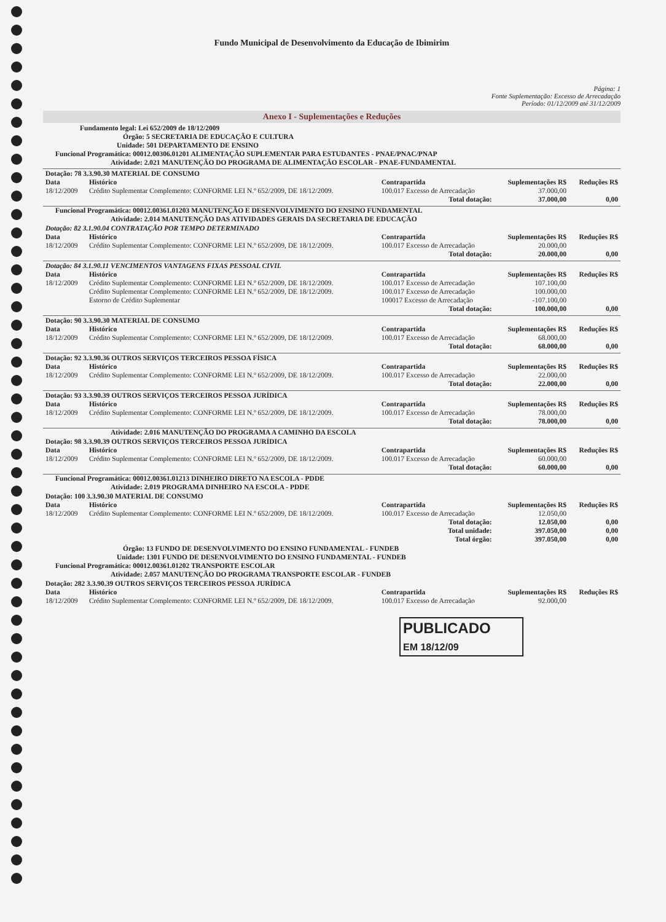Fundo Municipal de Desenvolvimento da Educação de Ibimirim
Página: 1
Fonte Suplementação: Excesso de Arrecadação
Período: 01/12/2009 até 31/12/2009
Anexo I - Suplementações e Reduções
Fundamento legal: Lei 652/2009 de 18/12/2009
Órgão: 5 SECRETARIA DE EDUCAÇÃO E CULTURA
Unidade: 501 DEPARTAMENTO DE ENSINO
Funcional Programática: 00012.00306.01201 ALIMENTAÇÃO SUPLEMENTAR PARA ESTUDANTES - PNAE/PNAC/PNAP
Atividade: 2.021 MANUTENÇÃO DO PROGRAMA DE ALIMENTAÇÃO ESCOLAR - PNAE-FUNDAMENTAL
| Dotação: 78 3.3.90.30 MATERIAL DE CONSUMO | | | | |
| Data | Histórico | Contrapartida | Suplementações R$ | Reduções R$ |
| 18/12/2009 | Crédito Suplementar Complemento: CONFORME LEI N.º 652/2009, DE 18/12/2009. | 100.017 Excesso de Arrecadação | 37.000,00 | |
| | | Total dotação: | 37.000,00 | 0,00 |
Funcional Programática: 00012.00361.01203 MANUTENÇÃO E DESENVOLVIMENTO DO ENSINO FUNDAMENTAL
Atividade: 2.014 MANUTENÇÃO DAS ATIVIDADES GERAIS DA SECRETARIA DE EDUCAÇÃO
| Dotação: 82 3.1.90.04 CONTRATAÇÃO POR TEMPO DETERMINADO | | | | |
| Data | Histórico | Contrapartida | Suplementações R$ | Reduções R$ |
| 18/12/2009 | Crédito Suplementar Complemento: CONFORME LEI N.º 652/2009, DE 18/12/2009. | 100.017 Excesso de Arrecadação | 20.000,00 | |
| | | Total dotação: | 20.000,00 | 0,00 |
| Dotação: 84 3.1.90.11 VENCIMENTOS VANTAGENS FIXAS PESSOAL CIVIL | | | | |
| Data | Histórico | Contrapartida | Suplementações R$ | Reduções R$ |
| 18/12/2009 | Crédito Suplementar Complemento: CONFORME LEI N.º 652/2009, DE 18/12/2009. | 100.017 Excesso de Arrecadação | 107.100,00 | |
| | Crédito Suplementar Complemento: CONFORME LEI N.º 652/2009, DE 18/12/2009. | 100.017 Excesso de Arrecadação | 100.000,00 | |
| | Estorno de Crédito Suplementar | 100017 Excesso de Arrecadação | -107.100,00 | |
| | | Total dotação: | 100.000,00 | 0,00 |
| Dotação: 90 3.3.90.30 MATERIAL DE CONSUMO | | | | |
| Data | Histórico | Contrapartida | Suplementações R$ | Reduções R$ |
| 18/12/2009 | Crédito Suplementar Complemento: CONFORME LEI N.º 652/2009, DE 18/12/2009. | 100.017 Excesso de Arrecadação | 68.000,00 | |
| | | Total dotação: | 68.000,00 | 0,00 |
| Dotação: 92 3.3.90.36 OUTROS SERVIÇOS TERCEIROS PESSOA FÍSICA | | | | |
| Data | Histórico | Contrapartida | Suplementações R$ | Reduções R$ |
| 18/12/2009 | Crédito Suplementar Complemento: CONFORME LEI N.º 652/2009, DE 18/12/2009. | 100.017 Excesso de Arrecadação | 22.000,00 | |
| | | Total dotação: | 22.000,00 | 0,00 |
| Dotação: 93 3.3.90.39 OUTROS SERVIÇOS TERCEIROS PESSOA JURÍDICA | | | | |
| Data | Histórico | Contrapartida | Suplementações R$ | Reduções R$ |
| 18/12/2009 | Crédito Suplementar Complemento: CONFORME LEI N.º 652/2009, DE 18/12/2009. | 100.017 Excesso de Arrecadação | 78.000,00 | |
| | | Total dotação: | 78.000,00 | 0,00 |
Atividade: 2.016 MANUTENÇÃO DO PROGRAMA A CAMINHO DA ESCOLA
| Dotação: 98 3.3.90.39 OUTROS SERVIÇOS TERCEIROS PESSOA JURÍDICA | | | | |
| Data | Histórico | Contrapartida | Suplementações R$ | Reduções R$ |
| 18/12/2009 | Crédito Suplementar Complemento: CONFORME LEI N.º 652/2009, DE 18/12/2009. | 100.017 Excesso de Arrecadação | 60.000,00 | |
| | | Total dotação: | 60.000,00 | 0,00 |
Funcional Programática: 00012.00361.01213 DINHEIRO DIRETO NA ESCOLA - PDDE
Atividade: 2.019 PROGRAMA DINHEIRO NA ESCOLA - PDDE
| Dotação: 100 3.3.90.30 MATERIAL DE CONSUMO | | | | |
| Data | Histórico | Contrapartida | Suplementações R$ | Reduções R$ |
| 18/12/2009 | Crédito Suplementar Complemento: CONFORME LEI N.º 652/2009, DE 18/12/2009. | 100.017 Excesso de Arrecadação | 12.050,00 | |
| | | Total dotação: | 12.050,00 | 0,00 |
| | | Total unidade: | 397.050,00 | 0,00 |
| | | Total órgão: | 397.050,00 | 0,00 |
Órgão: 13 FUNDO DE DESENVOLVIMENTO DO ENSINO FUNDAMENTAL - FUNDEB
Unidade: 1301 FUNDO DE DESENVOLVIMENTO DO ENSINO FUNDAMENTAL - FUNDEB
Funcional Programática: 00012.00361.01202 TRANSPORTE ESCOLAR
Atividade: 2.057 MANUTENÇÃO DO PROGRAMA TRANSPORTE ESCOLAR - FUNDEB
| Dotação: 282 3.3.90.39 OUTROS SERVIÇOS TERCEIROS PESSOA JURÍDICA | | | | |
| Data | Histórico | Contrapartida | Suplementações R$ | Reduções R$ |
| 18/12/2009 | Crédito Suplementar Complemento: CONFORME LEI N.º 652/2009, DE 18/12/2009. | 100.017 Excesso de Arrecadação | 92.000,00 | |
PUBLICADO
EM 18/12/09